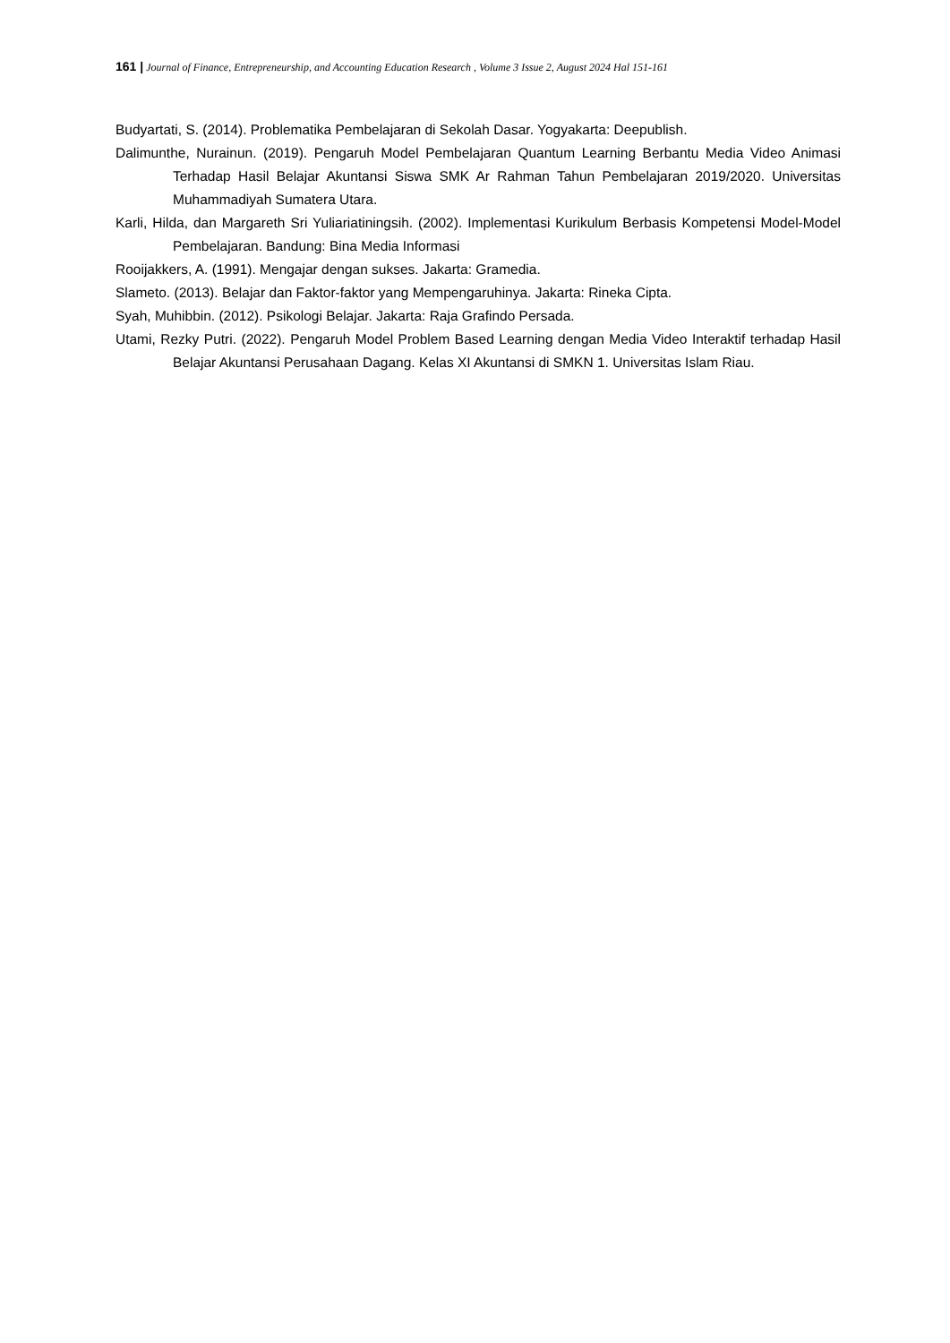161 | Journal of Finance, Entrepreneurship, and Accounting Education Research , Volume 3 Issue 2, August 2024 Hal 151-161
Budyartati, S. (2014). Problematika Pembelajaran di Sekolah Dasar. Yogyakarta: Deepublish.
Dalimunthe, Nurainun. (2019). Pengaruh Model Pembelajaran Quantum Learning Berbantu Media Video Animasi Terhadap Hasil Belajar Akuntansi Siswa SMK Ar Rahman Tahun Pembelajaran 2019/2020. Universitas Muhammadiyah Sumatera Utara.
Karli, Hilda, dan Margareth Sri Yuliariatiningsih. (2002). Implementasi Kurikulum Berbasis Kompetensi Model-Model Pembelajaran. Bandung: Bina Media Informasi
Rooijakkers, A. (1991). Mengajar dengan sukses. Jakarta: Gramedia.
Slameto. (2013). Belajar dan Faktor-faktor yang Mempengaruhinya. Jakarta: Rineka Cipta.
Syah, Muhibbin. (2012). Psikologi Belajar. Jakarta: Raja Grafindo Persada.
Utami, Rezky Putri. (2022). Pengaruh Model Problem Based Learning dengan Media Video Interaktif terhadap Hasil Belajar Akuntansi Perusahaan Dagang. Kelas XI Akuntansi di SMKN 1. Universitas Islam Riau.